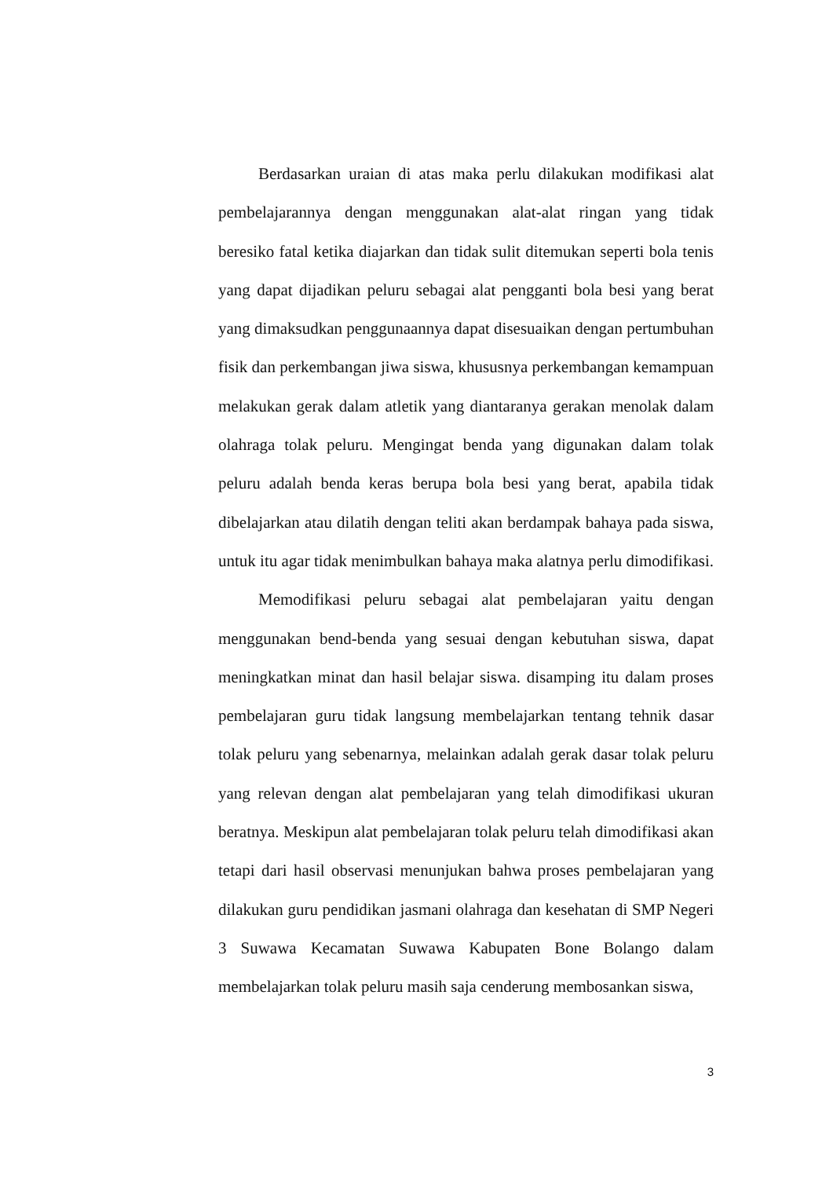Berdasarkan uraian di atas maka perlu dilakukan modifikasi alat pembelajarannya dengan menggunakan alat-alat ringan yang tidak beresiko fatal ketika diajarkan dan tidak sulit ditemukan seperti bola tenis yang dapat dijadikan peluru sebagai alat pengganti bola besi yang berat yang dimaksudkan penggunaannya dapat disesuaikan dengan pertumbuhan fisik dan perkembangan jiwa siswa, khususnya perkembangan kemampuan melakukan gerak dalam atletik yang diantaranya gerakan menolak dalam olahraga tolak peluru. Mengingat benda yang digunakan dalam tolak peluru adalah benda keras berupa bola besi yang berat, apabila tidak dibelajarkan atau dilatih dengan teliti akan berdampak bahaya pada siswa, untuk itu agar tidak menimbulkan bahaya maka alatnya perlu dimodifikasi.
Memodifikasi peluru sebagai alat pembelajaran yaitu dengan menggunakan bend-benda yang sesuai dengan kebutuhan siswa, dapat meningkatkan minat dan hasil belajar siswa. disamping itu dalam proses pembelajaran guru tidak langsung membelajarkan tentang tehnik dasar tolak peluru yang sebenarnya, melainkan adalah gerak dasar tolak peluru yang relevan dengan alat pembelajaran yang telah dimodifikasi ukuran beratnya. Meskipun alat pembelajaran tolak peluru telah dimodifikasi akan tetapi dari hasil observasi menunjukan bahwa proses pembelajaran yang dilakukan guru pendidikan jasmani olahraga dan kesehatan di SMP Negeri 3 Suwawa Kecamatan Suwawa Kabupaten Bone Bolango dalam membelajarkan tolak peluru masih saja cenderung membosankan siswa,
3